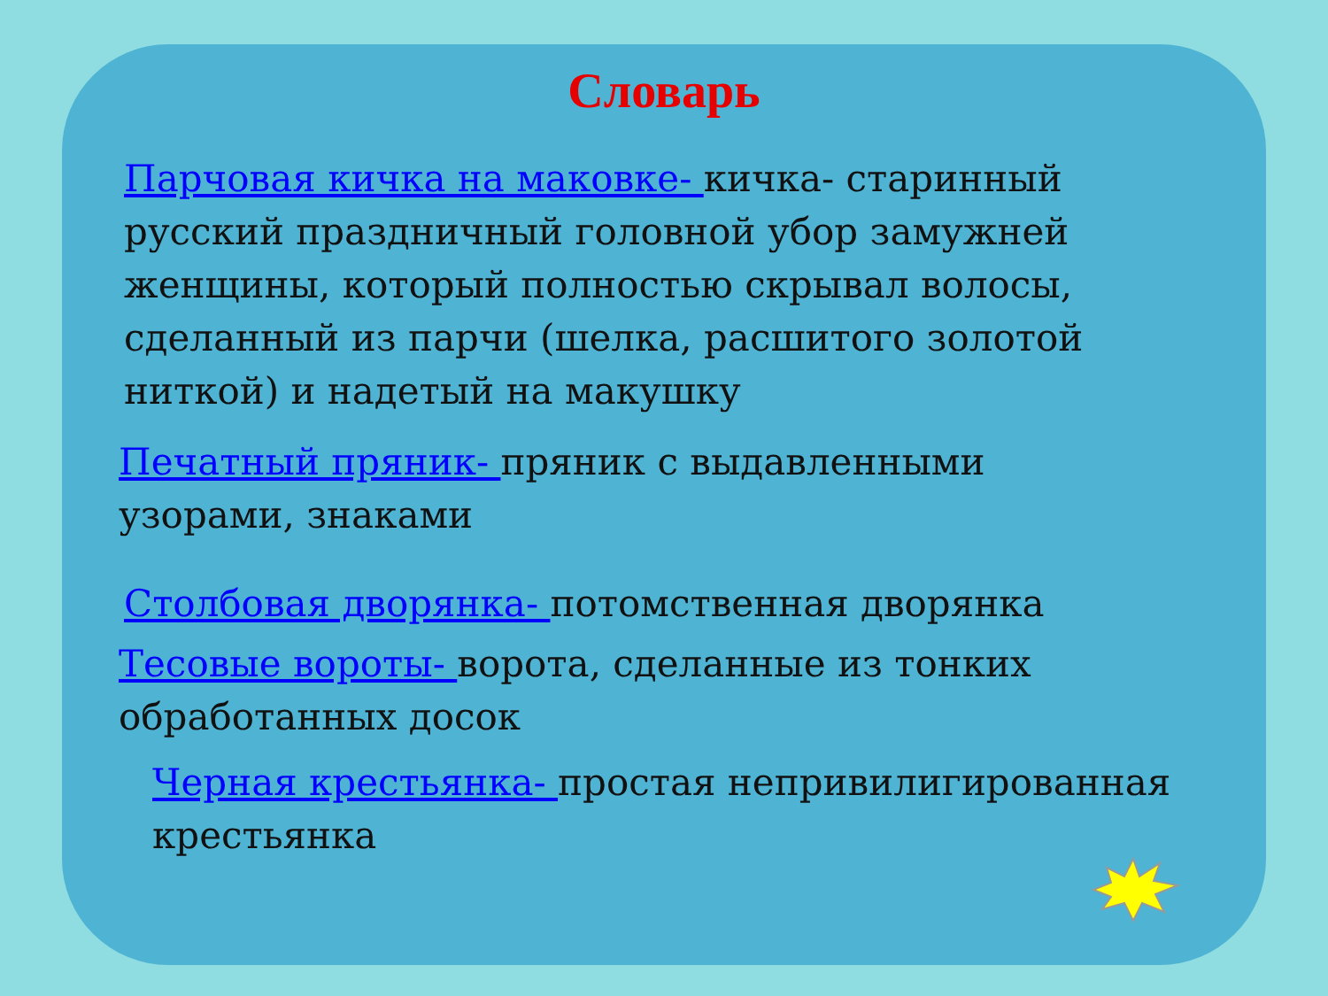Словарь
Парчовая кичка на маковке- кичка- старинный русский праздничный головной убор замужней женщины, который полностью скрывал волосы, сделанный из парчи (шелка, расшитого золотой ниткой) и надетый на макушку
Печатный пряник- пряник с выдавленными узорами, знаками
Столбовая дворянка- потомственная дворянка
Тесовые вороты- ворота, сделанные из тонких обработанных досок
Черная крестьянка- простая непривилигированная крестьянка